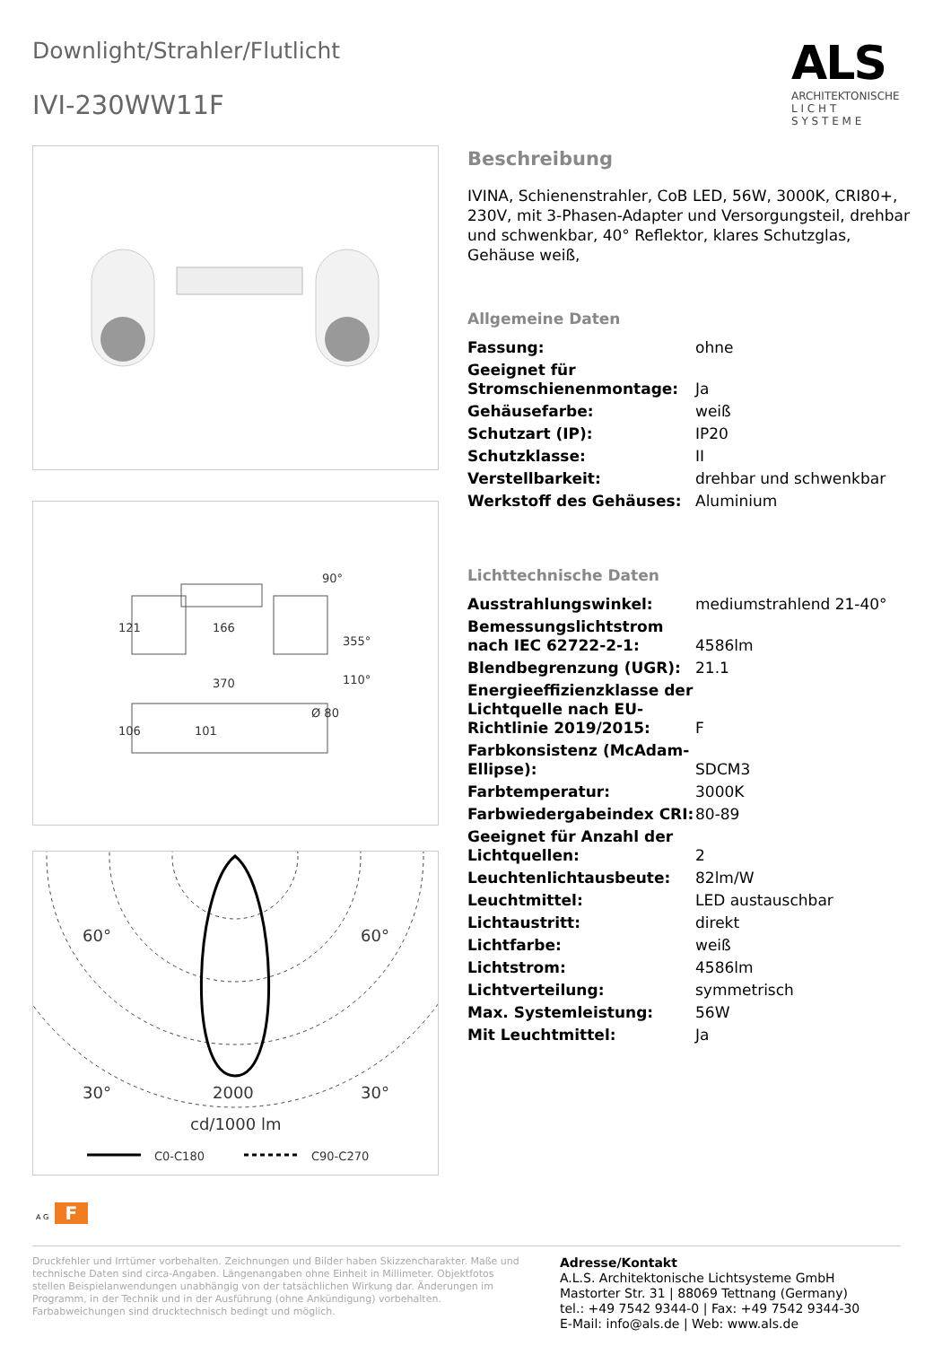Downlight/Strahler/Flutlicht
IVI-230WW11F
ALS
ARCHITEKTONISCHE
L I C H T
S Y S T E M E
166
370
90°
355°
110°
Ø 80
121
106
101
60°
60°
30°
30°
2000
cd/1000 lm
C0-C180
C90-C270
A G F
Beschreibung
IVINA, Schienenstrahler, CoB LED, 56W, 3000K, CRI80+, 230V, mit 3-Phasen-Adapter und Versorgungsteil, drehbar und schwenkbar, 40° Reflektor, klares Schutzglas, Gehäuse weiß,
Allgemeine Daten
| Fassung: | ohne |
| Geeignet für Stromschienenmontage: | Ja |
| Gehäusefarbe: | weiß |
| Schutzart (IP): | IP20 |
| Schutzklasse: | II |
| Verstellbarkeit: | drehbar und schwenkbar |
| Werkstoff des Gehäuses: | Aluminium |
Lichttechnische Daten
| Ausstrahlungswinkel: | mediumstrahlend 21-40° |
| Bemessungslichtstrom nach IEC 62722-2-1: | 4586lm |
| Blendbegrenzung (UGR): | 21.1 |
| Energieeffizienzklasse der Lichtquelle nach EU-Richtlinie 2019/2015: | F |
| Farbkonsistenz (McAdam-Ellipse): | SDCM3 |
| Farbtemperatur: | 3000K |
| Farbwiedergabeindex CRI: | 80-89 |
| Geeignet für Anzahl der Lichtquellen: | 2 |
| Leuchtenlichtausbeute: | 82lm/W |
| Leuchtmittel: | LED austauschbar |
| Lichtaustritt: | direkt |
| Lichtfarbe: | weiß |
| Lichtstrom: | 4586lm |
| Lichtverteilung: | symmetrisch |
| Max. Systemleistung: | 56W |
| Mit Leuchtmittel: | Ja |
Druckfehler und Irrtümer vorbehalten. Zeichnungen und Bilder haben Skizzencharakter. Maße und technische Daten sind circa-Angaben. Längenangaben ohne Einheit in Millimeter. Objektfotos stellen Beispielanwendungen unabhängig von der tatsächlichen Wirkung dar. Änderungen im Programm, in der Technik und in der Ausführung (ohne Ankündigung) vorbehalten. Farbabweichungen sind drucktechnisch bedingt und möglich.
Adresse/Kontakt
A.L.S. Architektonische Lichtsysteme GmbH
Mastorter Str. 31 | 88069 Tettnang (Germany)
tel.: +49 7542 9344-0 | Fax: +49 7542 9344-30
E-Mail: info@als.de | Web: www.als.de